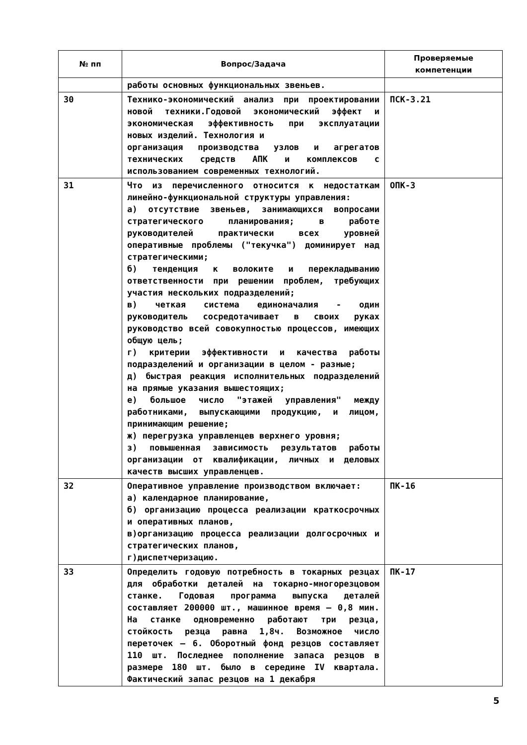| № пп | Вопрос/Задача | Проверяемые компетенции |
| --- | --- | --- |
| | работы основных функциональных звеньев. | |
| 30 | Технико-экономический анализ при проектировании новой техники.Годовой экономический эффект и экономическая эффективность при эксплуатации новых изделий. Технология и организация производства узлов и агрегатов технических средств АПК и комплексов с использованием современных технологий. | ПСК-3.21 |
| 31 | Что из перечисленного относится к недостаткам линейно-функциональной структуры управления: а) отсутствие звеньев, занимающихся вопросами стратегического планирования; в работе руководителей практически всех уровней оперативные проблемы ("текучка") доминирует над стратегическими; б) тенденция к волоките и перекладыванию ответственности при решении проблем, требующих участия нескольких подразделений; в) четкая система единоначалия - один руководитель сосредотачивает в своих руках руководство всей совокупностью процессов, имеющих общую цель; г) критерии эффективности и качества работы подразделений и организации в целом - разные; д) быстрая реакция исполнительных подразделений на прямые указания вышестоящих; е) большое число "этажей управления" между работниками, выпускающими продукцию, и лицом, принимающим решение; ж) перегрузка управленцев верхнего уровня; з) повышенная зависимость результатов работы организации от квалификации, личных и деловых качеств высших управленцев. | ОПК-3 |
| 32 | Оперативное управление производством включает: а) календарное планирование, б) организацию процесса реализации краткосрочных и оперативных планов, в)организацию процесса реализации долгосрочных и стратегических планов, г)диспетчеризацию. | ПК-16 |
| 33 | Определить годовую потребность в токарных резцах для обработки деталей на токарно-многорезцовом станке. Годовая программа выпуска деталей составляет 200000 шт., машинное время – 0,8 мин. На станке одновременно работают три резца, стойкость резца равна 1,8ч. Возможное число переточек – 6. Оборотный фонд резцов составляет 110 шт. Последнее пополнение запаса резцов в размере 180 шт. было в середине IV квартала. Фактический запас резцов на 1 декабря | ПК-17 |
5